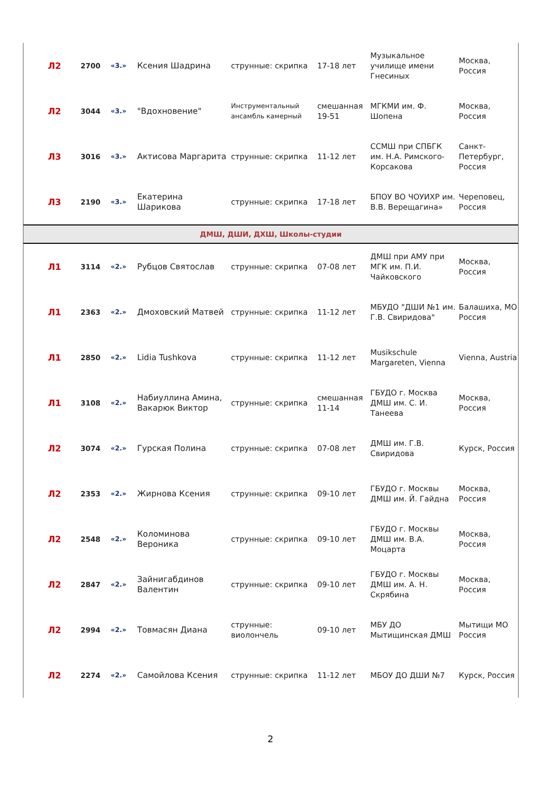| Л2 | 2700 | «3.» | Ксения Шадрина | струнные: скрипка | 17-18 лет | Музыкальное училище имени Гнесиных | Москва, Россия |
| Л2 | 3044 | «3.» | "Вдохновение" | Инструментальный ансамбль камерный | смешанная 19-51 | МГКМИ им. Ф. Шопена | Москва, Россия |
| Л3 | 3016 | «3.» | Актисова Маргарита | струнные: скрипка | 11-12 лет | ССМШ при СПБГК им. Н.А. Римского-Корсакова | Санкт-Петербург, Россия |
| Л3 | 2190 | «3.» | Екатерина Шарикова | струнные: скрипка | 17-18 лет | БПОУ ВО ЧОУИХР им. В.В. Верещагина» | Череповец, Россия |
| ДМШ, ДШИ, ДХШ, Школы-студии | | | | | | | |
| Л1 | 3114 | «2.» | Рубцов Святослав | струнные: скрипка | 07-08 лет | ДМШ при АМУ при МГК им. П.И. Чайковского | Москва, Россия |
| Л1 | 2363 | «2.» | Дмоховский Матвей | струнные: скрипка | 11-12 лет | МБУДО "ДШИ №1 им. Г.В. Свиридова" | Балашиха, МО Россия |
| Л1 | 2850 | «2.» | Lidia Tushkova | струнные: скрипка | 11-12 лет | Musikschule Margareten, Vienna | Vienna, Austria |
| Л1 | 3108 | «2.» | Набиуллина Амина, Вакарюк Виктор | струнные: скрипка | смешанная 11-14 | ГБУДО г. Москва ДМШ им. С. И. Танеева | Москва, Россия |
| Л2 | 3074 | «2.» | Гурская Полина | струнные: скрипка | 07-08 лет | ДМШ им. Г.В. Свиридова | Курск, Россия |
| Л2 | 2353 | «2.» | Жирнова Ксения | струнные: скрипка | 09-10 лет | ГБУДО г. Москвы ДМШ им. Й. Гайдна | Москва, Россия |
| Л2 | 2548 | «2.» | Коломинова Вероника | струнные: скрипка | 09-10 лет | ГБУДО г. Москвы ДМШ им. В.А. Моцарта | Москва, Россия |
| Л2 | 2847 | «2.» | Зайнигабдинов Валентин | струнные: скрипка | 09-10 лет | ГБУДО г. Москвы ДМШ им. А. Н. Скрябина | Москва, Россия |
| Л2 | 2994 | «2.» | Товмасян Диана | струнные: виолончель | 09-10 лет | МБУ ДО Мытищинская ДМШ | Мытищи МО Россия |
| Л2 | 2274 | «2.» | Самойлова Ксения | струнные: скрипка | 11-12 лет | МБОУ ДО ДШИ №7 | Курск, Россия |
2